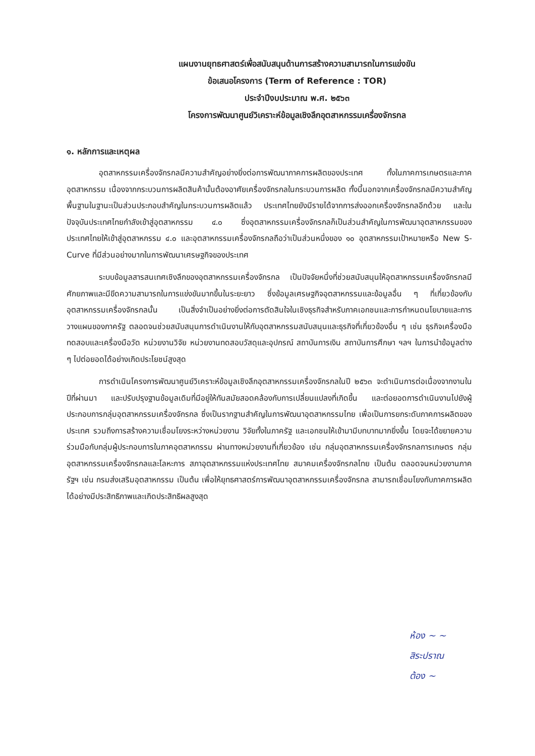แผนงานยุทธศาสตร์เพื่อสนับสนุนด้านการสร้างความสามารถในการแข่งขัน
ข้อเสนอโครงการ (Term of Reference : TOR)
ประจำปีงบประมาณ พ.ศ. ๒๕๖๓
โครงการพัฒนาศูนย์วิเคราะห์ข้อมูลเชิงลึกอุตสาหกรรมเครื่องจักรกล
๑. หลักการและเหตุผล
อุตสาหกรรมเครื่องจักรกลมีความสำคัญอย่างยิ่งต่อการพัฒนาภาคการผลิตของประเทศ ทั้งในภาคการเกษตรและภาคอุตสาหกรรม เนื่องจากกระบวนการผลิตสินค้านั้นต้องอาศัยเครื่องจักรกลในกระบวนการผลิต ทั้งนี้นอกจากเครื่องจักรกลมีความสำคัญพื้นฐานในฐานะเป็นส่วนประกอบสำคัญในกระบวนการผลิตแล้ว ประเทศไทยยังมีรายได้จากการส่งออกเครื่องจักรกลอีกด้วย และในปัจจุบันประเทศไทยกำลังเข้าสู่อุตสาหกรรม ๔.๐ ซึ่งอุตสาหกรรมเครื่องจักรกลก็เป็นส่วนสำคัญในการพัฒนาอุตสาหกรรมของประเทศไทยให้เข้าสู่อุตสาหกรรม ๔.๐ และอุตสาหกรรมเครื่องจักรกลถือว่าเป็นส่วนหนึ่งของ ๑๐ อุตสาหกรรมเป้าหมายหรือ New S-Curve ที่มีส่วนอย่างมากในการพัฒนาเศรษฐกิจของประเทศ
ระบบข้อมูลสารสนเทศเชิงลึกของอุตสาหกรรมเครื่องจักรกล เป็นปัจจัยหนึ่งที่ช่วยสนับสนุนให้อุตสาหกรรมเครื่องจักรกลมีศักยภาพและมีขีดความสามารถในการแข่งขันมากขึ้นในระยะยาว ซึ่งข้อมูลเศรษฐกิจอุตสาหกรรมและข้อมูลอื่น ๆ ที่เกี่ยวข้องกับอุตสาหกรรมเครื่องจักรกลนั้น เป็นสิ่งจำเป็นอย่างยิ่งต่อการตัดสินใจในเชิงธุรกิจสำหรับภาคเอกชนและการกำหนดนโยบายและการวางแผนของภาครัฐ ตลอดจนช่วยสนับสนุนการดำเนินงานให้กับอุตสาหกรรมสนับสนุนและธุรกิจที่เกี่ยวข้องอื่น ๆ เช่น ธุรกิจเครื่องมือทดสอบและเครื่องมือวัด หน่วยงานวิจัย หน่วยงานทดสอบวัสดุและอุปกรณ์ สถาบันการเงิน สถาบันการศึกษา ฯลฯ ในการนำข้อมูลต่าง ๆ ไปต่อยอดได้อย่างเกิดประโยชน์สูงสุด
การดำเนินโครงการพัฒนาศูนย์วิเคราะห์ข้อมูลเชิงลึกอุตสาหกรรมเครื่องจักรกลในปี ๒๕๖๓ จะดำเนินการต่อเนื่องจากงานในปีที่ผ่านมา และปรับปรุงฐานข้อมูลเดิมที่มีอยู่ให้ทันสมัยสอดคล้องกับการเปลี่ยนแปลงที่เกิดขึ้น และต่อยอดการดำเนินงานไปยังผู้ประกอบการกลุ่มอุตสาหกรรมเครื่องจักรกล ซึ่งเป็นรากฐานสำคัญในการพัฒนาอุตสาหกรรมไทย เพื่อเป็นการยกระดับภาคการผลิตของประเทศ รวมถึงการสร้างความเชื่อมโยงระหว่างหน่วยงาน วิจัยทั้งในภาครัฐ และเอกชนให้เข้ามามีบทบาทมากยิ่งขึ้น โดยจะได้ขยายความร่วมมือกับกลุ่มผู้ประกอบการในภาคอุตสาหกรรม ผ่านทางหน่วยงานที่เกี่ยวข้อง เช่น กลุ่มอุตสาหกรรมเครื่องจักรกลการเกษตร กลุ่มอุตสาหกรรมเครื่องจักรกลและโลหะการ สภาอุตสาหกรรมแห่งประเทศไทย สมาคมเครื่องจักรกลไทย เป็นต้น ตลอดจนหน่วยงานภาครัฐฯ เช่น กรมส่งเสริมอุตสาหกรรม เป็นต้น เพื่อให้ยุทธศาสตร์การพัฒนาอุตสาหกรรมเครื่องจักรกล สามารถเชื่อมโยงกับภาคการผลิตได้อย่างมีประสิทธิภาพและเกิดประสิทธิผลสูงสุด
ห้อง ~ ~
สิระปราณ
ต้อง ~